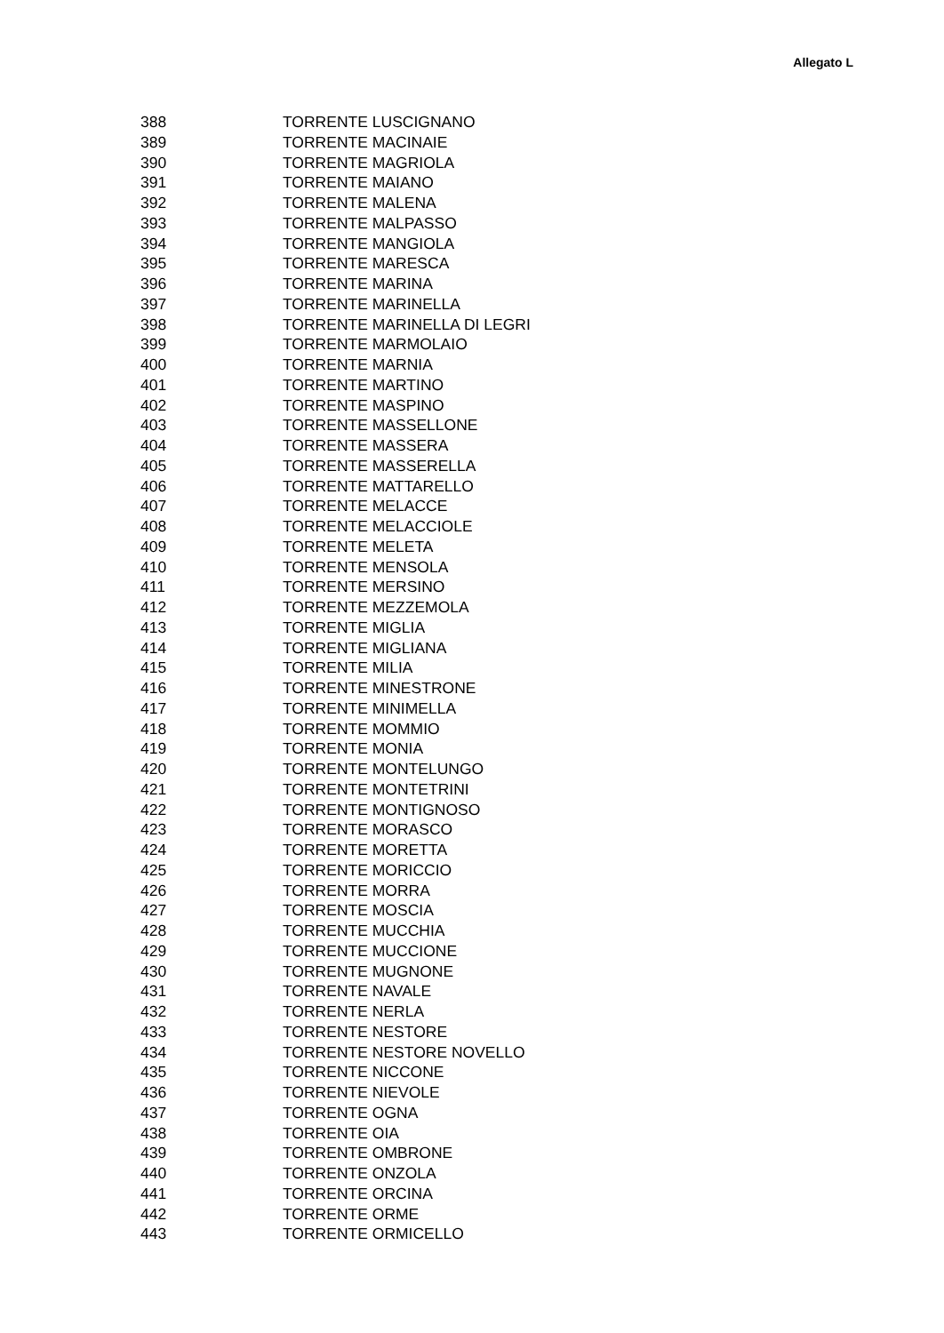Allegato L
| 388 | TORRENTE LUSCIGNANO |
| 389 | TORRENTE MACINAIE |
| 390 | TORRENTE MAGRIOLA |
| 391 | TORRENTE MAIANO |
| 392 | TORRENTE MALENA |
| 393 | TORRENTE MALPASSO |
| 394 | TORRENTE MANGIOLA |
| 395 | TORRENTE MARESCA |
| 396 | TORRENTE MARINA |
| 397 | TORRENTE MARINELLA |
| 398 | TORRENTE MARINELLA DI LEGRI |
| 399 | TORRENTE MARMOLAIO |
| 400 | TORRENTE MARNIA |
| 401 | TORRENTE MARTINO |
| 402 | TORRENTE MASPINO |
| 403 | TORRENTE MASSELLONE |
| 404 | TORRENTE MASSERA |
| 405 | TORRENTE MASSERELLA |
| 406 | TORRENTE MATTARELLO |
| 407 | TORRENTE MELACCE |
| 408 | TORRENTE MELACCIOLE |
| 409 | TORRENTE MELETA |
| 410 | TORRENTE MENSOLA |
| 411 | TORRENTE MERSINO |
| 412 | TORRENTE MEZZEMOLA |
| 413 | TORRENTE MIGLIA |
| 414 | TORRENTE MIGLIANA |
| 415 | TORRENTE MILIA |
| 416 | TORRENTE MINESTRONE |
| 417 | TORRENTE MINIMELLA |
| 418 | TORRENTE MOMMIO |
| 419 | TORRENTE MONIA |
| 420 | TORRENTE MONTELUNGO |
| 421 | TORRENTE MONTETRINI |
| 422 | TORRENTE MONTIGNOSO |
| 423 | TORRENTE MORASCO |
| 424 | TORRENTE MORETTA |
| 425 | TORRENTE MORICCIO |
| 426 | TORRENTE MORRA |
| 427 | TORRENTE MOSCIA |
| 428 | TORRENTE MUCCHIA |
| 429 | TORRENTE MUCCIONE |
| 430 | TORRENTE MUGNONE |
| 431 | TORRENTE NAVALE |
| 432 | TORRENTE NERLA |
| 433 | TORRENTE NESTORE |
| 434 | TORRENTE NESTORE NOVELLO |
| 435 | TORRENTE NICCONE |
| 436 | TORRENTE NIEVOLE |
| 437 | TORRENTE OGNA |
| 438 | TORRENTE OIA |
| 439 | TORRENTE OMBRONE |
| 440 | TORRENTE ONZOLA |
| 441 | TORRENTE ORCINA |
| 442 | TORRENTE ORME |
| 443 | TORRENTE ORMICELLO |